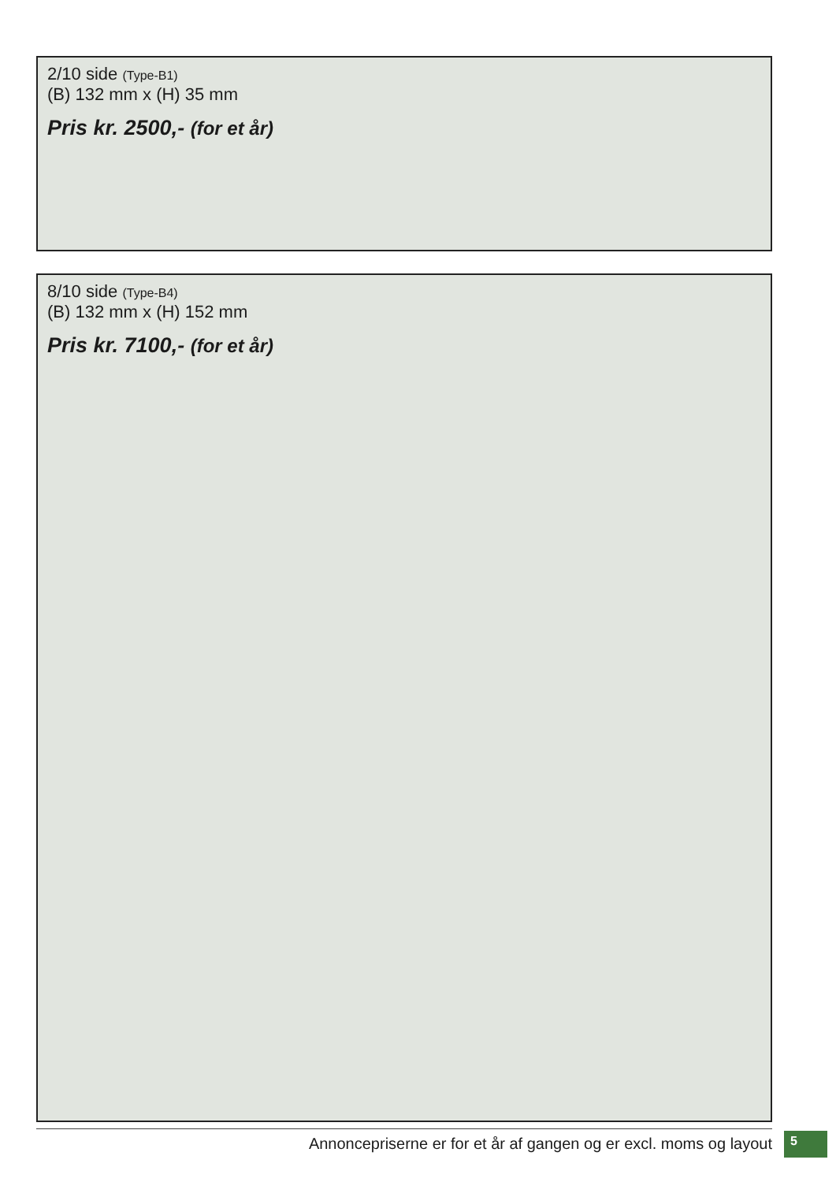2/10 side (Type-B1)
(B) 132 mm x (H) 35 mm
Pris kr. 2500,- (for et år)
8/10 side (Type-B4)
(B) 132 mm x (H) 152 mm
Pris kr. 7100,- (for et år)
Annoncepriserne er for et år af gangen og er excl. moms og layout 5